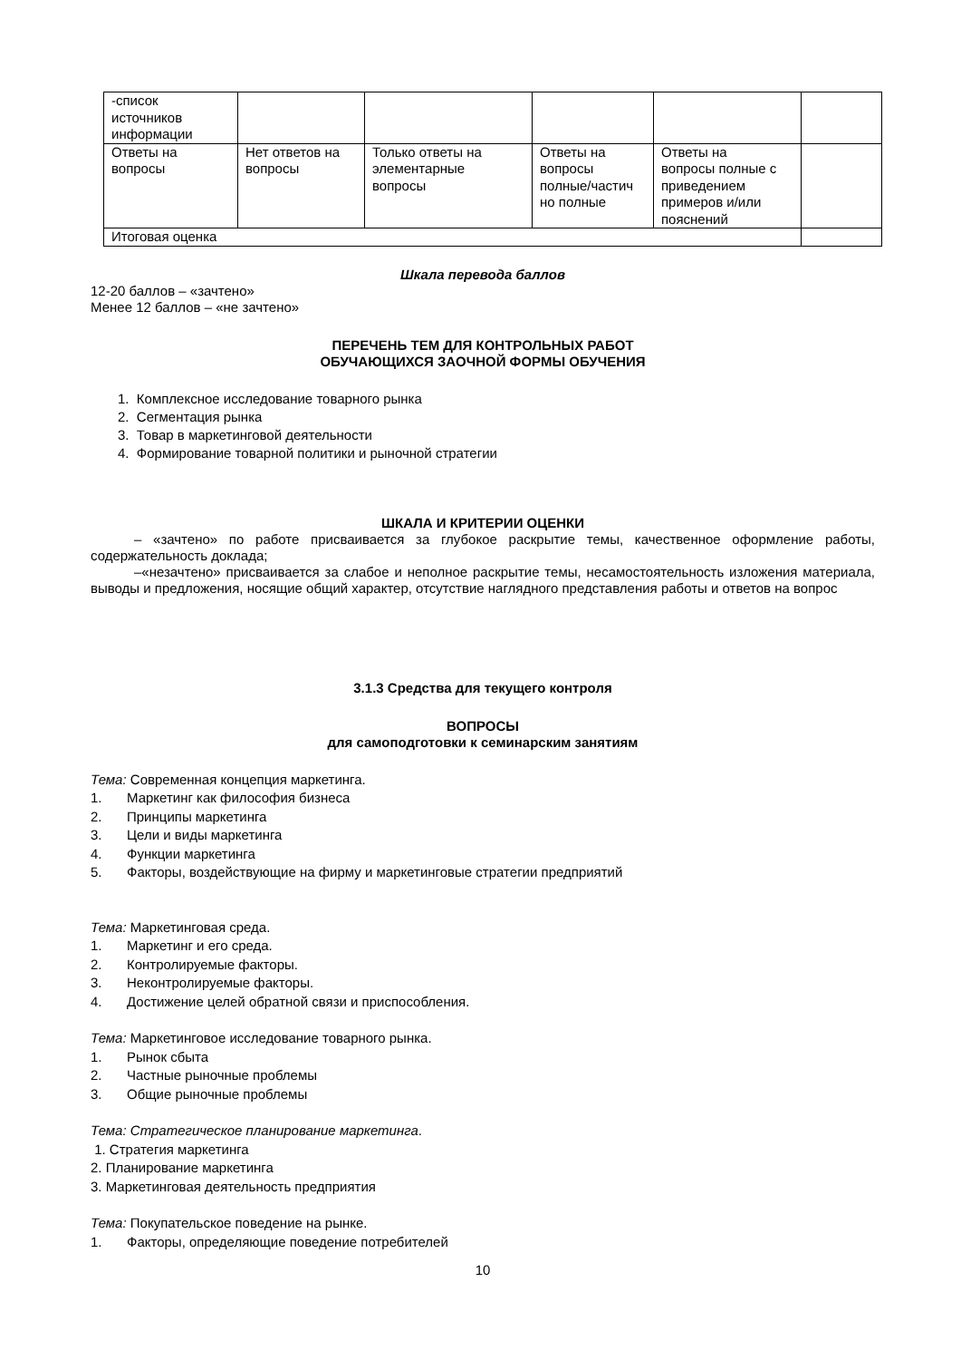| -список источников информации | | | | | |
| Ответы на вопросы | Нет ответов на вопросы | Только ответы на элементарные вопросы | Ответы на вопросы полные/частич но полные | Ответы на вопросы полные с приведением примеров и/или пояснений | |
| Итоговая оценка | | | | | |
Шкала перевода баллов
12-20 баллов – «зачтено»
Менее 12 баллов – «не зачтено»
ПЕРЕЧЕНЬ ТЕМ ДЛЯ КОНТРОЛЬНЫХ РАБОТ
ОБУЧАЮЩИХСЯ ЗАОЧНОЙ ФОРМЫ ОБУЧЕНИЯ
1. Комплексное исследование товарного рынка
2. Сегментация рынка
3. Товар в маркетинговой деятельности
4. Формирование товарной политики и рыночной стратегии
ШКАЛА И КРИТЕРИИ ОЦЕНКИ
– «зачтено» по работе присваивается за глубокое раскрытие темы, качественное оформление работы, содержательность доклада;
–«незачтено» присваивается за слабое и неполное раскрытие темы, несамостоятельность изложения материала, выводы и предложения, носящие общий характер, отсутствие наглядного представления работы и ответов на вопрос
3.1.3 Средства для текущего контроля
ВОПРОСЫ
для самоподготовки к семинарским занятиям
Тема: Современная концепция маркетинга.
1. Маркетинг как философия бизнеса
2. Принципы маркетинга
3. Цели и виды маркетинга
4. Функции маркетинга
5. Факторы, воздействующие на фирму и маркетинговые стратегии предприятий
Тема: Маркетинговая среда.
1. Маркетинг и его среда.
2. Контролируемые факторы.
3. Неконтролируемые факторы.
4. Достижение целей обратной связи и приспособления.
Тема: Маркетинговое исследование товарного рынка.
1. Рынок сбыта
2. Частные рыночные проблемы
3. Общие рыночные проблемы
Тема: Стратегическое планирование маркетинга.
1. Стратегия маркетинга
2. Планирование маркетинга
3. Маркетинговая деятельность предприятия
Тема: Покупательское поведение на рынке.
1. Факторы, определяющие поведение потребителей
10